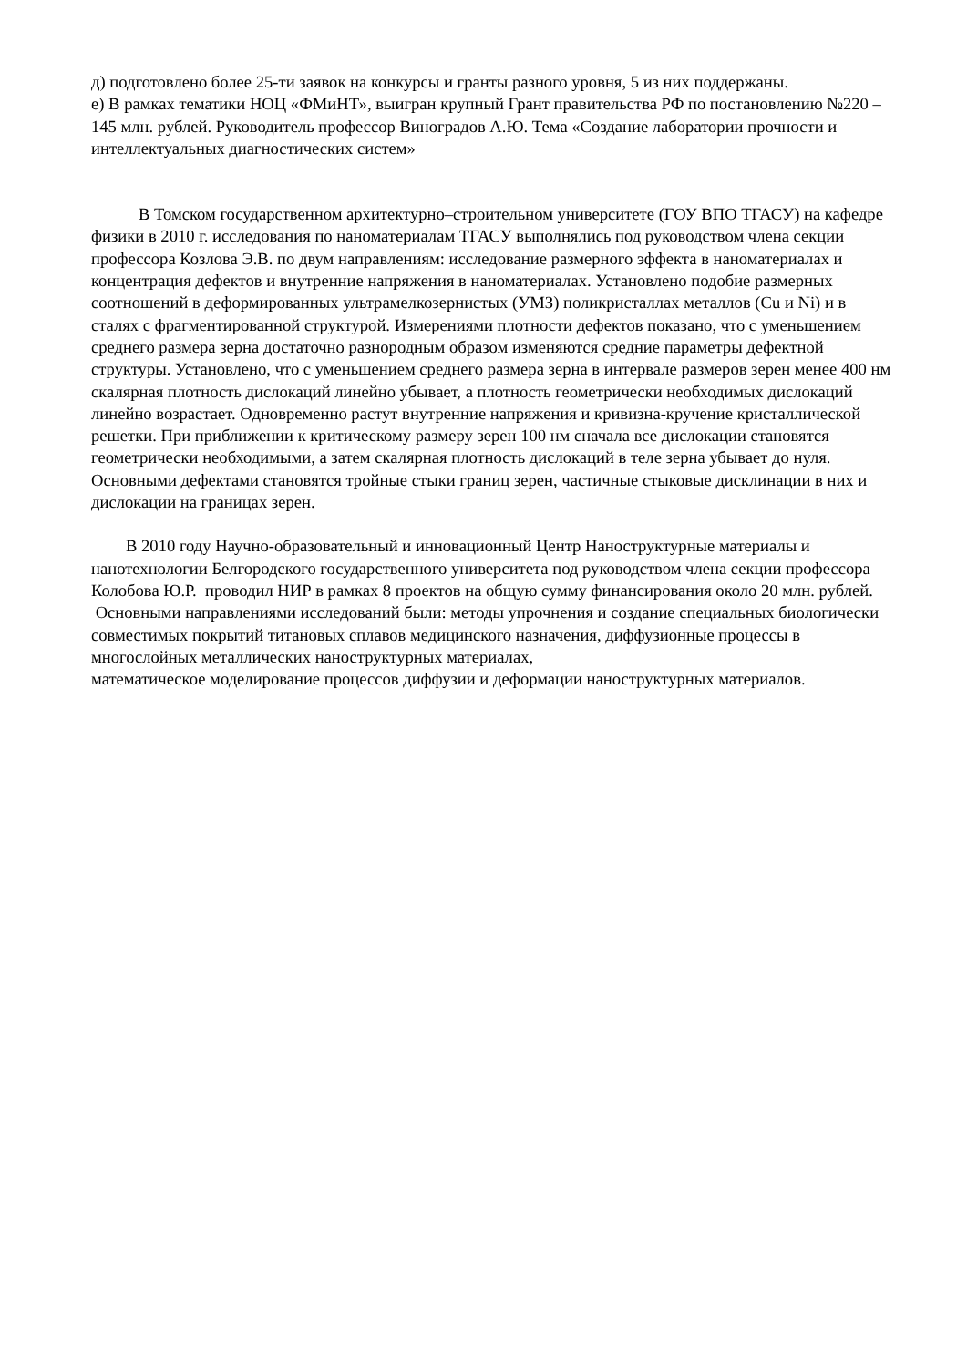д) подготовлено более 25-ти заявок на конкурсы и гранты разного уровня, 5 из них поддержаны.
е) В рамках тематики НОЦ «ФМиНТ», выигран крупный Грант правительства РФ по постановлению №220 – 145 млн. рублей. Руководитель профессор Виноградов А.Ю. Тема «Создание лаборатории прочности и интеллектуальных диагностических систем»
В Томском государственном архитектурно–строительном университете (ГОУ ВПО ТГАСУ) на кафедре физики в 2010 г. исследования по наноматериалам ТГАСУ выполнялись под руководством члена секции профессора Козлова Э.В. по двум направлениям: исследование размерного эффекта в наноматериалах и концентрация дефектов и внутренние напряжения в наноматериалах. Установлено подобие размерных соотношений в деформированных ультрамелкозернистых (УМЗ) поликристаллах металлов (Cu и Ni) и в сталях с фрагментированной структурой. Измерениями плотности дефектов показано, что с уменьшением среднего размера зерна достаточно разнородным образом изменяются средние параметры дефектной структуры. Установлено, что с уменьшением среднего размера зерна в интервале размеров зерен менее 400 нм скалярная плотность дислокаций линейно убывает, а плотность геометрически необходимых дислокаций линейно возрастает. Одновременно растут внутренние напряжения и кривизна-кручение кристаллической решетки. При приближении к критическому размеру зерен 100 нм сначала все дислокации становятся геометрически необходимыми, а затем скалярная плотность дислокаций в теле зерна убывает до нуля. Основными дефектами становятся тройные стыки границ зерен, частичные стыковые дисклинации в них и дислокации на границах зерен.
В 2010 году Научно-образовательный и инновационный Центр Наноструктурные материалы и нанотехнологии Белгородского государственного университета под руководством члена секции профессора Колобова Ю.Р. проводил НИР в рамках 8 проектов на общую сумму финансирования около 20 млн. рублей. Основными направлениями исследований были: методы упрочнения и создание специальных биологически совместимых покрытий титановых сплавов медицинского назначения, диффузионные процессы в многослойных металлических наноструктурных материалах,
математическое моделирование процессов диффузии и деформации наноструктурных материалов.